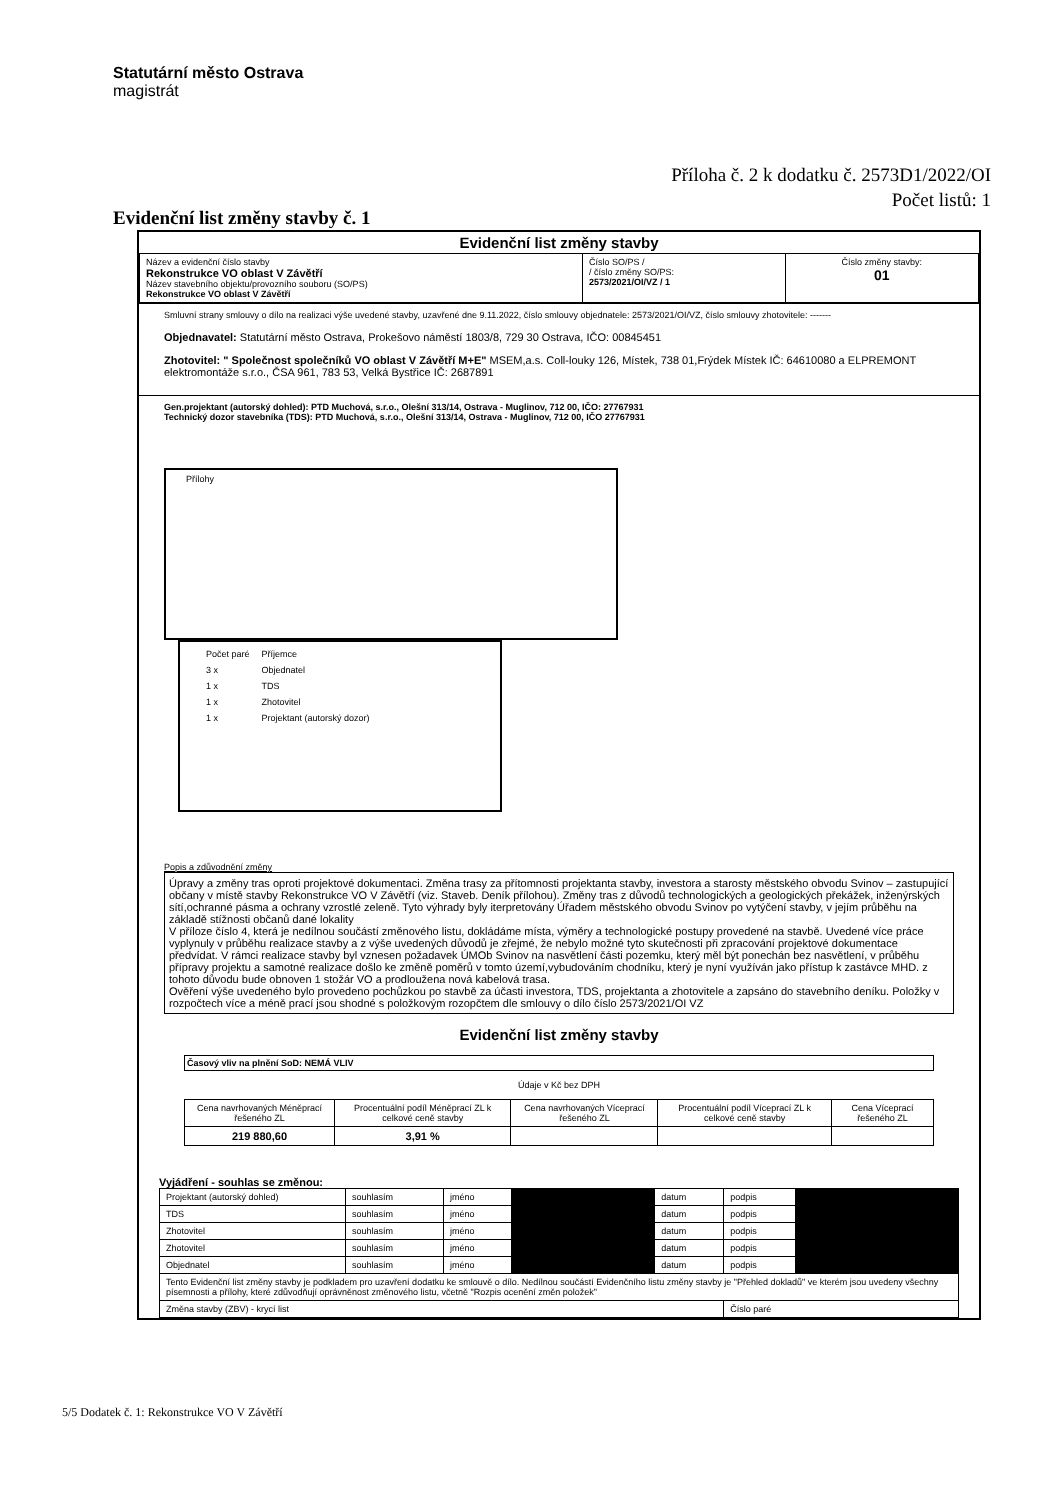Statutární město Ostrava
magistrát
Příloha č. 2 k dodatku č. 2573D1/2022/OI
Počet listů: 1
Evidenční list změny stavby č. 1
Evidenční list změny stavby
| Název a evidenční číslo stavby Rekonstrukce VO oblast V Závětří Název stavebního objektu/provozního souboru (SO/PS) Rekonstrukce VO oblast V Závětří | Číslo SO/PS / / číslo změny SO/PS: 2573/2021/OI/VZ / 1 | Číslo změny stavby: 01 |
Smluvní strany smlouvy o dílo na realizaci výše uvedené stavby, uzavřené dne 9.11.2022, číslo smlouvy objednatele: 2573/2021/OI/VZ, číslo smlouvy zhotovitele: -------
Objednavatel: Statutární město Ostrava, Prokešovo náměstí 1803/8, 729 30 Ostrava, IČO: 00845451
Zhotovitel: " Společnost společníků VO oblast V Závětří M+E" MSEM,a.s. Coll-louky 126, Místek, 738 01,Frýdek Místek IČ: 64610080 a ELPREMONT elektromontáže s.r.o., ČSA 961, 783 53, Velká Bystřice IČ: 2687891
Gen.projektant (autorský dohled): PTD Muchová, s.r.o., Olešní 313/14, Ostrava - Muglinov, 712 00, IČO: 27767931
Technický dozor stavebníka (TDS): PTD Muchová, s.r.o., Olešní 313/14, Ostrava - Muglinov, 712 00, IČO 27767931
Přílohy
| Počet paré | Příjemce |
| 3 x | Objednatel |
| 1 x | TDS |
| 1 x | Zhotovitel |
| 1 x | Projektant (autorský dozor) |
Popis a zdůvodnění změny
Úpravy a změny tras oproti projektové dokumentaci. Změna trasy za přítomnosti projektanta stavby, investora a starosty městského obvodu Svinov – zastupující občany v místě stavby Rekonstrukce VO V Závětří (viz. Staveb. Deník přílohou). Změny tras z důvodů technologických a geologických překážek, inženýrských sítí,ochranné pásma a ochrany vzrostlé zeleně. Tyto výhrady byly iterpretovány Úřadem městského obvodu Svinov po vytýčení stavby, v jejím průběhu na základě stížnosti občanů dané lokality
V příloze číslo 4, která je nedílnou součástí změnového listu, dokládáme místa, výměry a technologické postupy provedené na stavbě. Uvedené více práce vyplynuly v průběhu realizace stavby a z výše uvedených důvodů je zřejmé, že nebylo možné tyto skutečnosti při zpracování projektové dokumentace předvídat. V rámci realizace stavby byl vznesen požadavek ÚMOb Svinov na nasvětlení části pozemku, který měl být ponechán bez nasvětlení, v průběhu přípravy projektu a samotné realizace došlo ke změně poměrů v tomto území,vybudováním chodníku, který je nyní využíván jako přístup k zastávce MHD. z tohoto důvodu bude obnoven 1 stožár VO a prodloužena nová kabelová trasa.
Ověření výše uvedeného bylo provedeno pochůzkou po stavbě za účasti investora, TDS, projektanta a zhotovitele a zapsáno do stavebního deníku. Položky v rozpočtech více a méně prací jsou shodné s položkovým rozopčtem dle smlouvy o dílo číslo 2573/2021/OI VZ
Evidenční list změny stavby
Časový vliv na plnění SoD: NEMÁ VLIV
Údaje v Kč bez DPH
| Cena navrhovaných Méněprací řešeného ZL | Procentuální podíl Méněprací ZL k celkové ceně stavby | Cena navrhovaných Víceprací řešeného ZL | Procentuální podíl Víceprací ZL k celkové ceně stavby | Cena Víceprací řešeného ZL |
| 219 880,60 | 3,91 % | | | |
Vyjádření - souhlas se změnou:
| Projektant (autorský dohled) | souhlasím | jméno | | datum | podpis | |
| TDS | souhlasím | jméno | | datum | podpis | |
| Zhotovitel | souhlasím | jméno | | datum | podpis | |
| Zhotovitel | souhlasím | jméno | | datum | podpis | |
| Objednatel | souhlasím | jméno | | datum | podpis | |
| Tento Evidenční list změny stavby je podkladem pro uzavření dodatku ke smlouvě o dílo. Nedílnou součástí Evidenčního listu změny stavby je "Přehled dokladů" ve kterém jsou uvedeny všechny písemnosti a přílohy, které zdůvodňují oprávněnost změnového listu, včetně "Rozpis ocenění změn položek" | | | | | | |
| Změna stavby (ZBV) - krycí list | | | | | Číslo paré | |
5/5 Dodatek č. 1: Rekonstrukce VO V Závětří